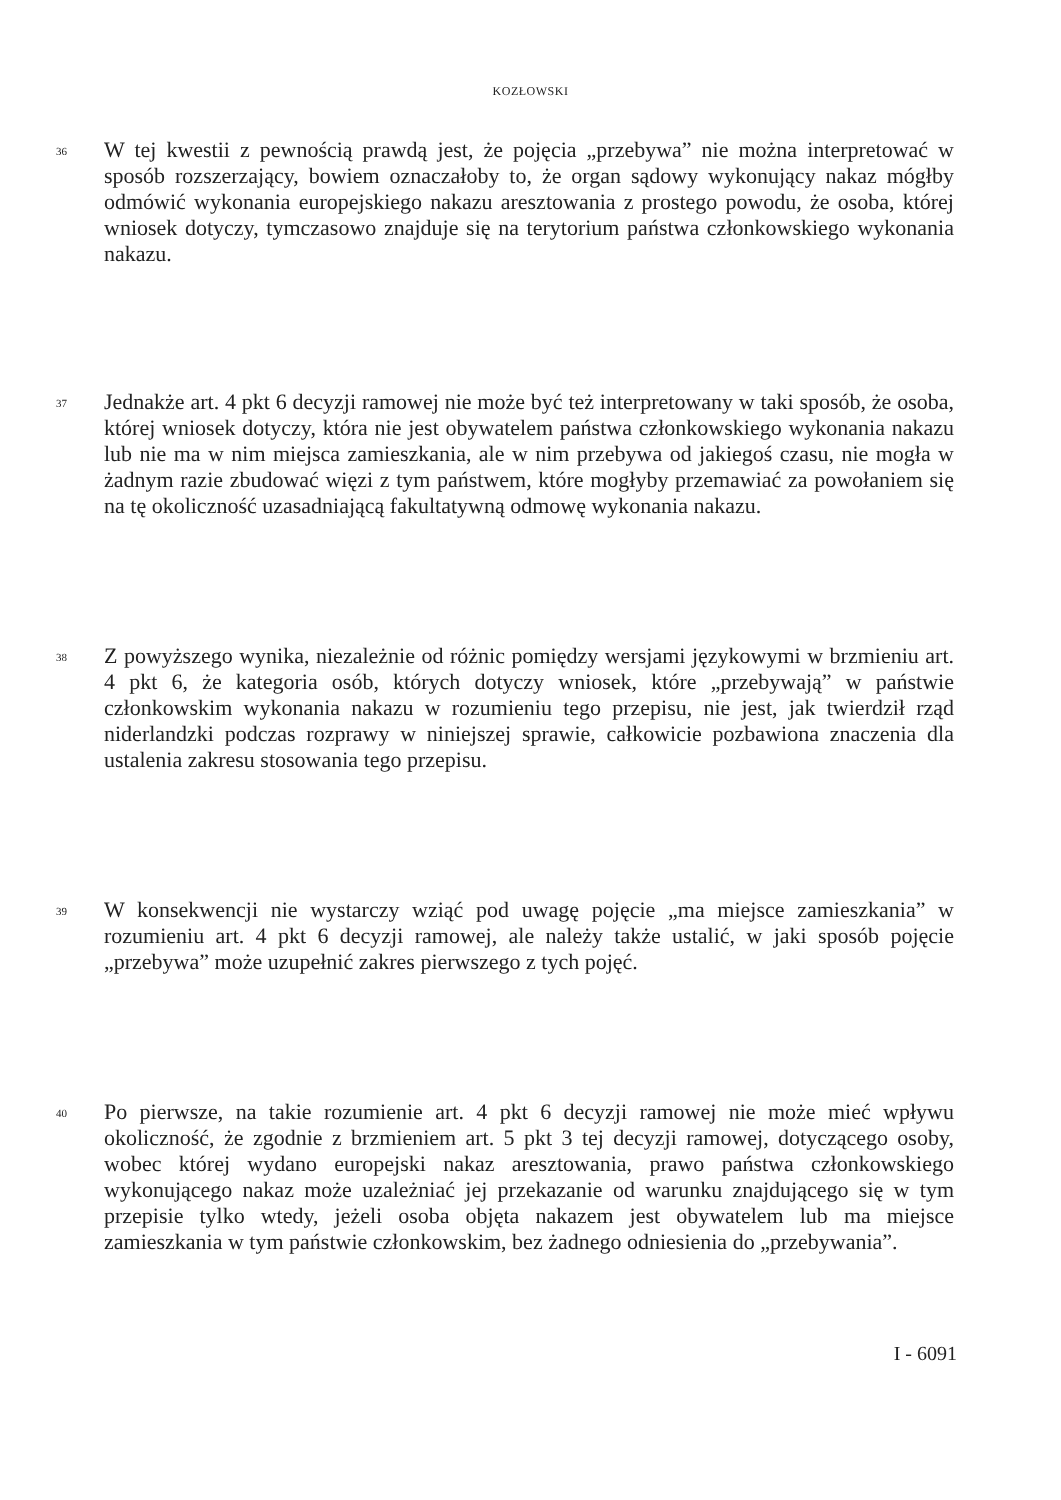KOZŁOWSKI
36
W tej kwestii z pewnością prawdą jest, że pojęcia „przebywa” nie można interpretować w sposób rozszerzający, bowiem oznaczałoby to, że organ sądowy wykonujący nakaz mógłby odmówić wykonania europejskiego nakazu aresztowania z prostego powodu, że osoba, której wniosek dotyczy, tymczasowo znajduje się na terytorium państwa członkowskiego wykonania nakazu.
37
Jednakże art. 4 pkt 6 decyzji ramowej nie może być też interpretowany w taki sposób, że osoba, której wniosek dotyczy, która nie jest obywatelem państwa członkowskiego wykonania nakazu lub nie ma w nim miejsca zamieszkania, ale w nim przebywa od jakiegoś czasu, nie mogła w żadnym razie zbudować więzi z tym państwem, które mogłyby przemawiać za powołaniem się na tę okoliczność uzasadniającą fakultatywną odmowę wykonania nakazu.
38
Z powyższego wynika, niezależnie od różnic pomiędzy wersjami językowymi w brzmieniu art. 4 pkt 6, że kategoria osób, których dotyczy wniosek, które „przebywają” w państwie członkowskim wykonania nakazu w rozumieniu tego przepisu, nie jest, jak twierdził rząd niderlandzki podczas rozprawy w niniejszej sprawie, całkowicie pozbawiona znaczenia dla ustalenia zakresu stosowania tego przepisu.
39
W konsekwencji nie wystarczy wziąć pod uwagę pojęcie „ma miejsce zamieszkania” w rozumieniu art. 4 pkt 6 decyzji ramowej, ale należy także ustalić, w jaki sposób pojęcie „przebywa” może uzupełnić zakres pierwszego z tych pojęć.
40
Po pierwsze, na takie rozumienie art. 4 pkt 6 decyzji ramowej nie może mieć wpływu okoliczność, że zgodnie z brzmieniem art. 5 pkt 3 tej decyzji ramowej, dotyczącego osoby, wobec której wydano europejski nakaz aresztowania, prawo państwa członkowskiego wykonującego nakaz może uzależniać jej przekazanie od warunku znajdującego się w tym przepisie tylko wtedy, jeżeli osoba objęta nakazem jest obywatelem lub ma miejsce zamieszkania w tym państwie członkowskim, bez żadnego odniesienia do „przebywania”.
I - 6091